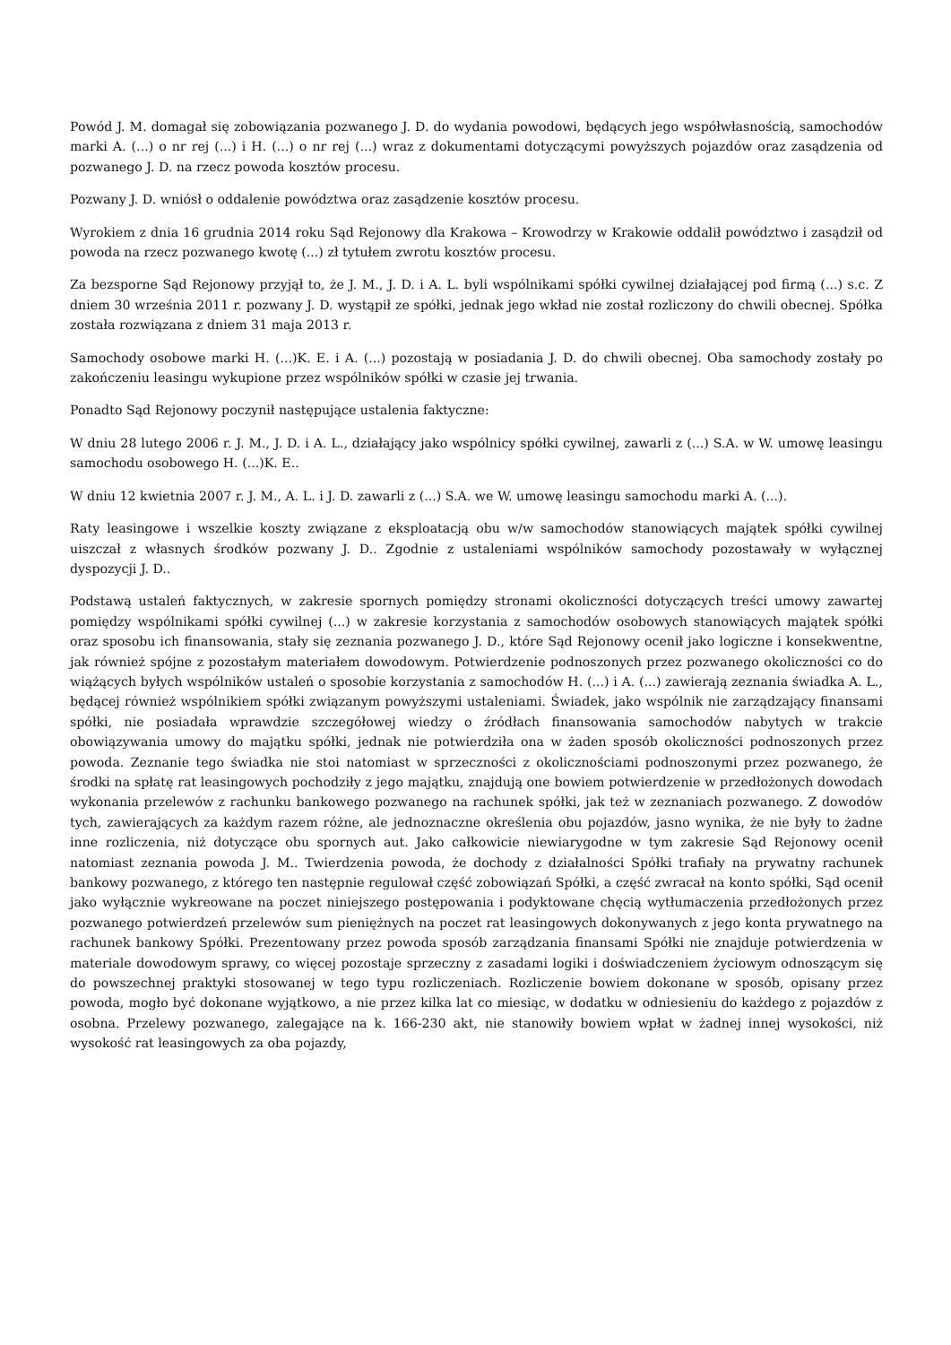Powód J. M. domagał się zobowiązania pozwanego J. D. do wydania powodowi, będących jego współwłasnością, samochodów marki A. (...) o nr rej (...) i H. (...) o nr rej (...) wraz z dokumentami dotyczącymi powyższych pojazdów oraz zasądzenia od pozwanego J. D. na rzecz powoda kosztów procesu.
Pozwany J. D. wniósł o oddalenie powództwa oraz zasądzenie kosztów procesu.
Wyrokiem z dnia 16 grudnia 2014 roku Sąd Rejonowy dla Krakowa – Krowodrzy w Krakowie oddalił powództwo i zasądził od powoda na rzecz pozwanego kwotę (...) zł tytułem zwrotu kosztów procesu.
Za bezsporne Sąd Rejonowy przyjął to, że J. M., J. D. i A. L. byli wspólnikami spółki cywilnej działającej pod firmą (...) s.c. Z dniem 30 września 2011 r. pozwany J. D. wystąpił ze spółki, jednak jego wkład nie został rozliczony do chwili obecnej. Spółka została rozwiązana z dniem 31 maja 2013 r.
Samochody osobowe marki H. (...)K. E. i A. (...) pozostają w posiadania J. D. do chwili obecnej. Oba samochody zostały po zakończeniu leasingu wykupione przez wspólników spółki w czasie jej trwania.
Ponadto Sąd Rejonowy poczynił następujące ustalenia faktyczne:
W dniu 28 lutego 2006 r. J. M., J. D. i A. L., działający jako wspólnicy spółki cywilnej, zawarli z (...) S.A. w W. umowę leasingu samochodu osobowego H. (...)K. E..
W dniu 12 kwietnia 2007 r. J. M., A. L. i J. D. zawarli z (...) S.A. we W. umowę leasingu samochodu marki A. (...).
Raty leasingowe i wszelkie koszty związane z eksploatacją obu w/w samochodów stanowiących majątek spółki cywilnej uiszczał z własnych środków pozwany J. D.. Zgodnie z ustaleniami wspólników samochody pozostawały w wyłącznej dyspozycji J. D..
Podstawą ustaleń faktycznych, w zakresie spornych pomiędzy stronami okoliczności dotyczących treści umowy zawartej pomiędzy wspólnikami spółki cywilnej (...) w zakresie korzystania z samochodów osobowych stanowiących majątek spółki oraz sposobu ich finansowania, stały się zeznania pozwanego J. D., które Sąd Rejonowy ocenił jako logiczne i konsekwentne, jak również spójne z pozostałym materiałem dowodowym. Potwierdzenie podnoszonych przez pozwanego okoliczności co do wiążących byłych wspólników ustaleń o sposobie korzystania z samochodów H. (...) i A. (...) zawierają zeznania świadka A. L., będącej również wspólnikiem spółki związanym powyższymi ustaleniami. Świadek, jako wspólnik nie zarządzający finansami spółki, nie posiadała wprawdzie szczegółowej wiedzy o źródłach finansowania samochodów nabytych w trakcie obowiązywania umowy do majątku spółki, jednak nie potwierdziła ona w żaden sposób okoliczności podnoszonych przez powoda. Zeznanie tego świadka nie stoi natomiast w sprzeczności z okolicznościami podnoszonymi przez pozwanego, że środki na spłatę rat leasingowych pochodziły z jego majątku, znajdują one bowiem potwierdzenie w przedłożonych dowodach wykonania przelewów z rachunku bankowego pozwanego na rachunek spółki, jak też w zeznaniach pozwanego. Z dowodów tych, zawierających za każdym razem różne, ale jednoznaczne określenia obu pojazdów, jasno wynika, że nie były to żadne inne rozliczenia, niż dotyczące obu spornych aut. Jako całkowicie niewiarygodne w tym zakresie Sąd Rejonowy ocenił natomiast zeznania powoda J. M.. Twierdzenia powoda, że dochody z działalności Spółki trafiały na prywatny rachunek bankowy pozwanego, z którego ten następnie regulował część zobowiązań Spółki, a część zwracał na konto spółki, Sąd ocenił jako wyłącznie wykreowane na poczet niniejszego postępowania i podyktowane chęcią wytłumaczenia przedłożonych przez pozwanego potwierdzeń przelewów sum pieniężnych na poczet rat leasingowych dokonywanych z jego konta prywatnego na rachunek bankowy Spółki. Prezentowany przez powoda sposób zarządzania finansami Spółki nie znajduje potwierdzenia w materiale dowodowym sprawy, co więcej pozostaje sprzeczny z zasadami logiki i doświadczeniem życiowym odnoszącym się do powszechnej praktyki stosowanej w tego typu rozliczeniach. Rozliczenie bowiem dokonane w sposób, opisany przez powoda, mogło być dokonane wyjątkowo, a nie przez kilka lat co miesiąc, w dodatku w odniesieniu do każdego z pojazdów z osobna. Przelewy pozwanego, zalegające na k. 166-230 akt, nie stanowiły bowiem wpłat w żadnej innej wysokości, niż wysokość rat leasingowych za oba pojazdy,